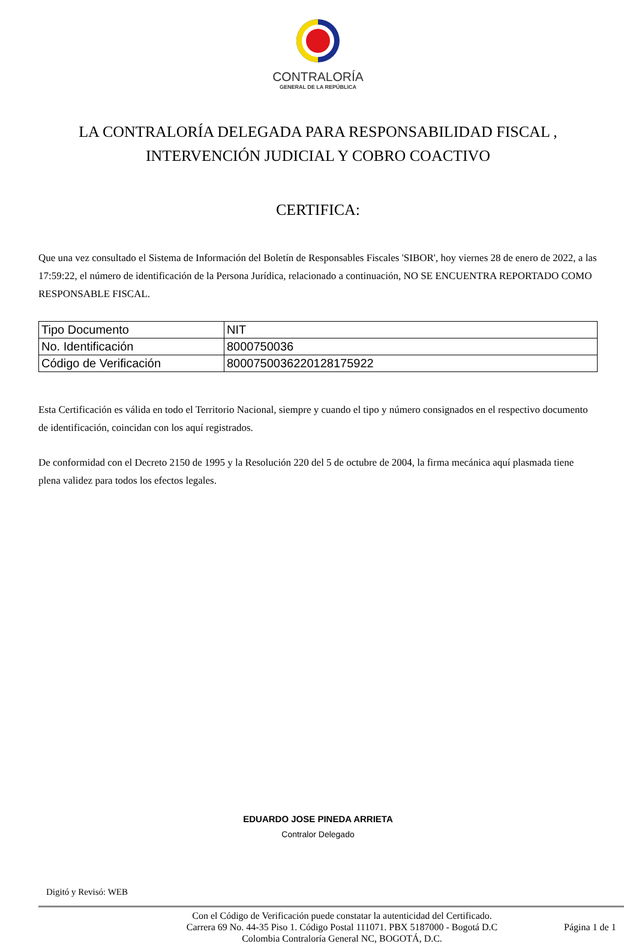CONTRALORÍA
GENERAL DE LA REPÚBLICA
LA CONTRALORÍA DELEGADA PARA RESPONSABILIDAD FISCAL , INTERVENCIÓN JUDICIAL Y COBRO COACTIVO
CERTIFICA:
Que una vez consultado el Sistema de Información del Boletín de Responsables Fiscales 'SIBOR', hoy viernes 28 de enero de 2022, a las 17:59:22, el número de identificación de la Persona Jurídica, relacionado a continuación, NO SE ENCUENTRA REPORTADO COMO RESPONSABLE FISCAL.
| Tipo Documento | NIT |
| No. Identificación | 8000750036 |
| Código de Verificación | 8000750036220128175922 |
Esta Certificación es válida en todo el Territorio Nacional, siempre y cuando el tipo y número consignados en el respectivo documento de identificación, coincidan con los aquí registrados.
De conformidad con el Decreto 2150 de 1995 y la Resolución 220 del 5 de octubre de 2004, la firma mecánica aquí plasmada tiene plena validez para todos los efectos legales.
EDUARDO JOSE PINEDA ARRIETA
Contralor Delegado
Digitó y Revisó: WEB
Con el Código de Verificación puede constatar la autenticidad del Certificado.
Carrera 69 No. 44-35 Piso 1. Código Postal 111071. PBX 5187000 - Bogotá D.C
Colombia Contraloría General NC, BOGOTÁ, D.C.
Página 1 de 1